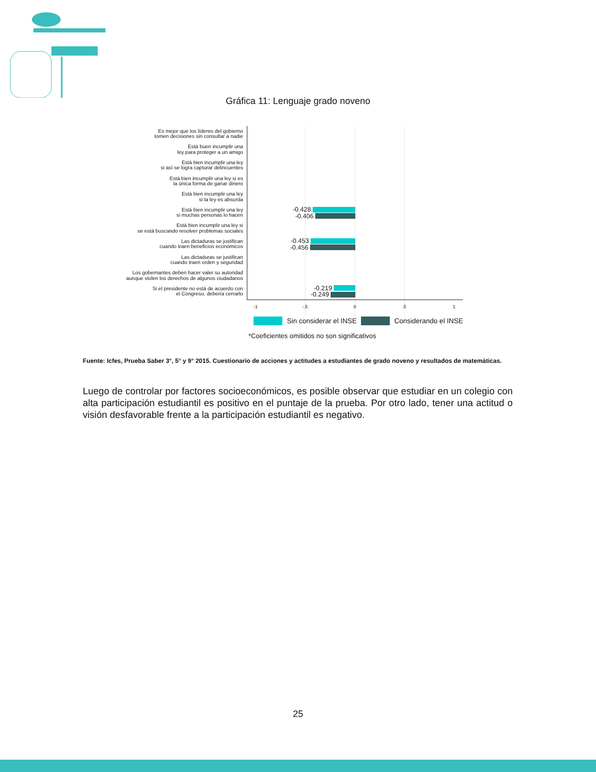Gráfica 11: Lenguaje grado noveno
Es mejor que los líderes del gobierno
tomen decisiones sin consultar a nadie
Está buen incumplir una
ley para proteger a un amigo
Está bien incumplir una ley
si así se logra capturar delincuentes
Está bien incumplir una ley si es
la única forma de ganar dinero
Está bien incumplir una ley
si la ley es absurda
Está bien incumplir una ley
si muchas personas lo hacen
-0.428
-0.406
Está bien incumplir una ley si
se está buscando resolver problemas sociales
Las dictaduras se justifican
cuando traen beneficios económicos
-0.453
-0.456
Las dictaduras se justifican
cuando traen orden y seguridad
Los gobernantes deben hacer valer su autoridad
aunque violen los derechos de algunos ciudadanos
Si el presidente no está de acuerdo con
el Congreso, debería cerrarlo
-0.219
-0.249
-1 -.5 0 .5 1
Sin considerar el INSE
Considerando el INSE
*Coeficientes omitidos no son significativos
Fuente: Icfes, Prueba Saber 3°, 5° y 9° 2015. Cuestionario de acciones y actitudes a estudiantes de grado noveno y resultados de matemáticas.
Luego de controlar por factores socioeconómicos, es posible observar que estudiar en un colegio con alta participación estudiantil es positivo en el puntaje de la prueba. Por otro lado, tener una actitud o visión desfavorable frente a la participación estudiantil es negativo.
25